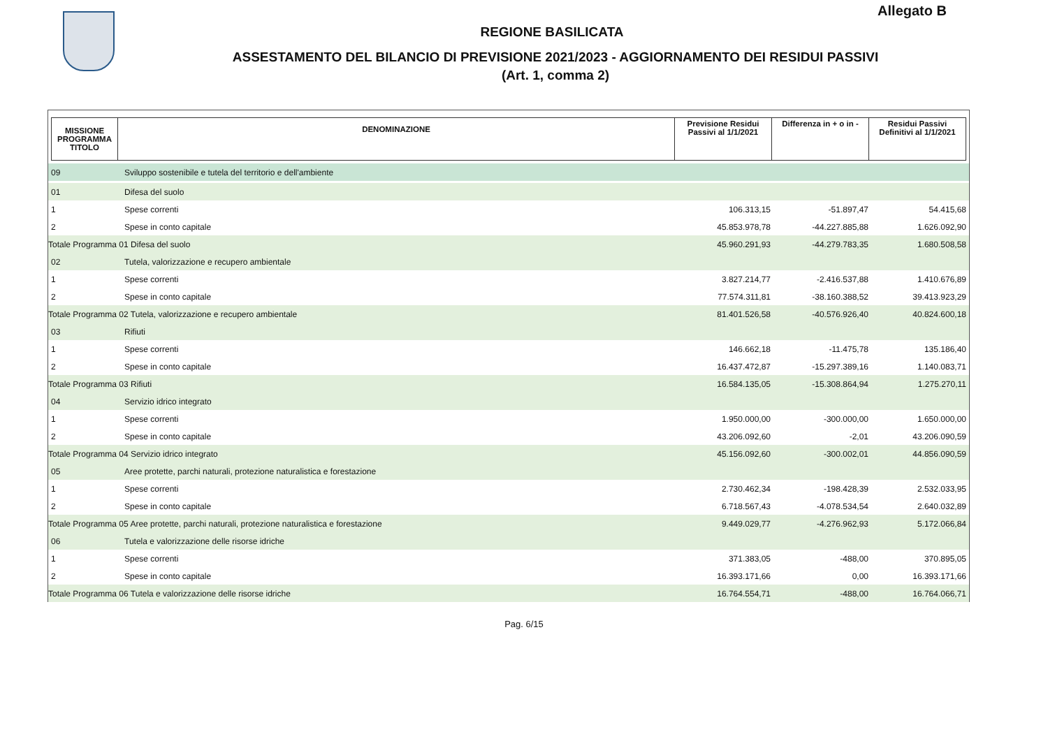Allegato B
REGIONE BASILICATA
ASSESTAMENTO DEL BILANCIO DI PREVISIONE 2021/2023 - AGGIORNAMENTO DEI RESIDUI PASSIVI
(Art. 1, comma 2)
| MISSIONE PROGRAMMA TITOLO | DENOMINAZIONE | Previsione Residui Passivi al 1/1/2021 | Differenza in + o in - | Residui Passivi Definitivi al 1/1/2021 |
| --- | --- | --- | --- | --- |
| 09 | Sviluppo sostenibile e tutela del territorio e dell'ambiente | | | |
| 01 | Difesa del suolo | | | |
| 1 | Spese correnti | 106.313,15 | -51.897,47 | 54.415,68 |
| 2 | Spese in conto capitale | 45.853.978,78 | -44.227.885,88 | 1.626.092,90 |
| Totale Programma 01 Difesa del suolo | | 45.960.291,93 | -44.279.783,35 | 1.680.508,58 |
| 02 | Tutela, valorizzazione e recupero ambientale | | | |
| 1 | Spese correnti | 3.827.214,77 | -2.416.537,88 | 1.410.676,89 |
| 2 | Spese in conto capitale | 77.574.311,81 | -38.160.388,52 | 39.413.923,29 |
| Totale Programma 02 Tutela, valorizzazione e recupero ambientale | | 81.401.526,58 | -40.576.926,40 | 40.824.600,18 |
| 03 | Rifiuti | | | |
| 1 | Spese correnti | 146.662,18 | -11.475,78 | 135.186,40 |
| 2 | Spese in conto capitale | 16.437.472,87 | -15.297.389,16 | 1.140.083,71 |
| Totale Programma 03 Rifiuti | | 16.584.135,05 | -15.308.864,94 | 1.275.270,11 |
| 04 | Servizio idrico integrato | | | |
| 1 | Spese correnti | 1.950.000,00 | -300.000,00 | 1.650.000,00 |
| 2 | Spese in conto capitale | 43.206.092,60 | -2,01 | 43.206.090,59 |
| Totale Programma 04 Servizio idrico integrato | | 45.156.092,60 | -300.002,01 | 44.856.090,59 |
| 05 | Aree protette, parchi naturali, protezione naturalistica e forestazione | | | |
| 1 | Spese correnti | 2.730.462,34 | -198.428,39 | 2.532.033,95 |
| 2 | Spese in conto capitale | 6.718.567,43 | -4.078.534,54 | 2.640.032,89 |
| Totale Programma 05 Aree protette, parchi naturali, protezione naturalistica e forestazione | | 9.449.029,77 | -4.276.962,93 | 5.172.066,84 |
| 06 | Tutela e valorizzazione delle risorse idriche | | | |
| 1 | Spese correnti | 371.383,05 | -488,00 | 370.895,05 |
| 2 | Spese in conto capitale | 16.393.171,66 | 0,00 | 16.393.171,66 |
| Totale Programma 06 Tutela e valorizzazione delle risorse idriche | | 16.764.554,71 | -488,00 | 16.764.066,71 |
Pag. 6/15